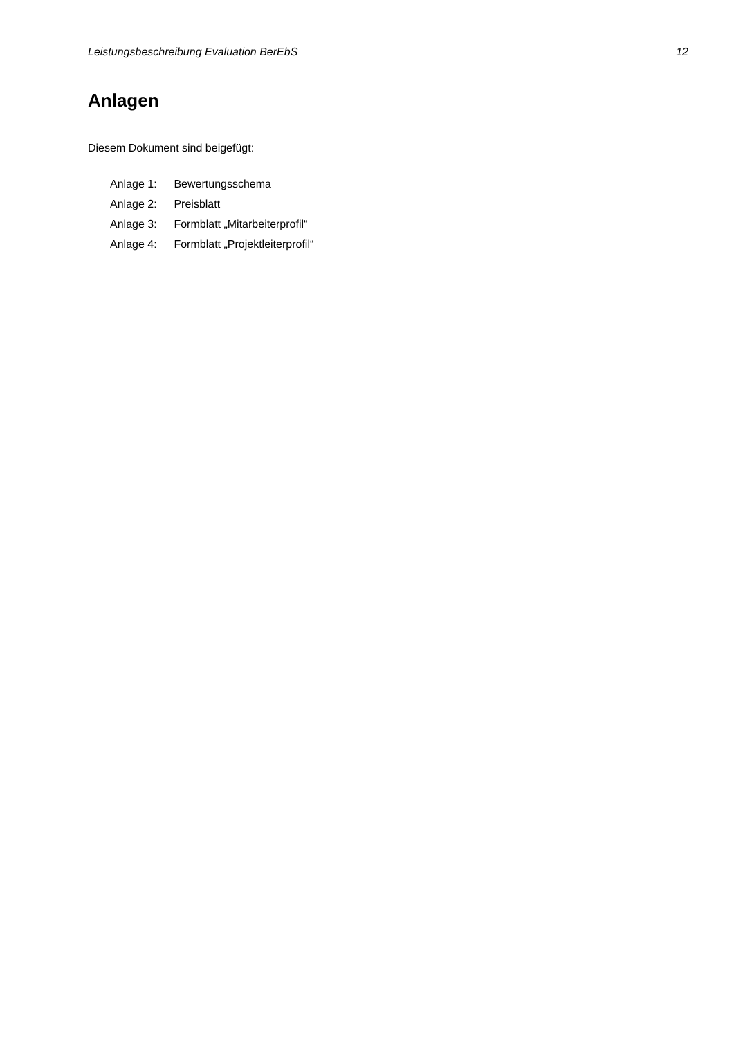Leistungsbeschreibung Evaluation BerEbS 12
Anlagen
Diesem Dokument sind beigefügt:
Anlage 1: Bewertungsschema
Anlage 2: Preisblatt
Anlage 3: Formblatt „Mitarbeiterprofil“
Anlage 4: Formblatt „Projektleiterprofil“